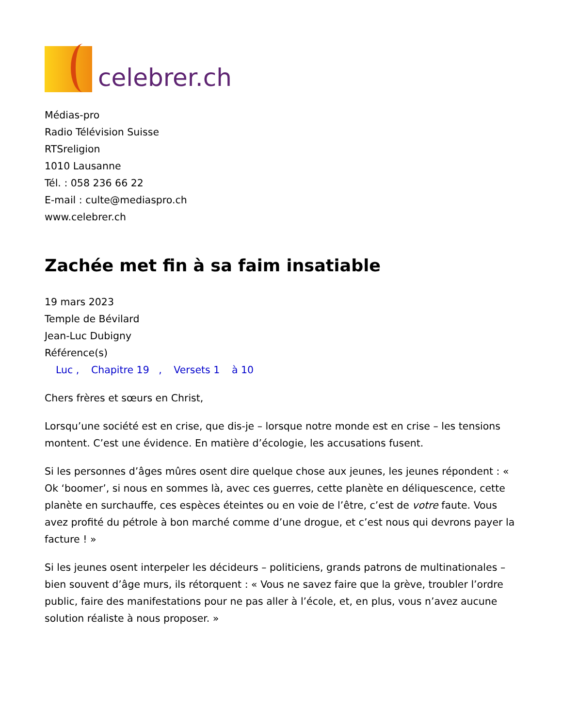celebrer.ch
Médias-pro
Radio Télévision Suisse
RTSreligion
1010 Lausanne
Tél. : 058 236 66 22
E-mail : culte@mediaspro.ch
www.celebrer.ch
Zachée met fin à sa faim insatiable
19 mars 2023
Temple de Bévilard
Jean-Luc Dubigny
Référence(s)
Luc , Chapitre 19 , Versets 1 à 10
Chers frères et sœurs en Christ,
Lorsqu’une société est en crise, que dis-je – lorsque notre monde est en crise – les tensions montent. C’est une évidence. En matière d’écologie, les accusations fusent.
Si les personnes d’âges mûres osent dire quelque chose aux jeunes, les jeunes répondent : « Ok ‘boomer’, si nous en sommes là, avec ces guerres, cette planète en déliquescence, cette planète en surchauffe, ces espèces éteintes ou en voie de l’être, c’est de votre faute. Vous avez profité du pétrole à bon marché comme d’une drogue, et c’est nous qui devrons payer la facture ! »
Si les jeunes osent interpeler les décideurs – politiciens, grands patrons de multinationales – bien souvent d’âge murs, ils rétorquent : « Vous ne savez faire que la grève, troubler l’ordre public, faire des manifestations pour ne pas aller à l’école, et, en plus, vous n’avez aucune solution réaliste à nous proposer. »